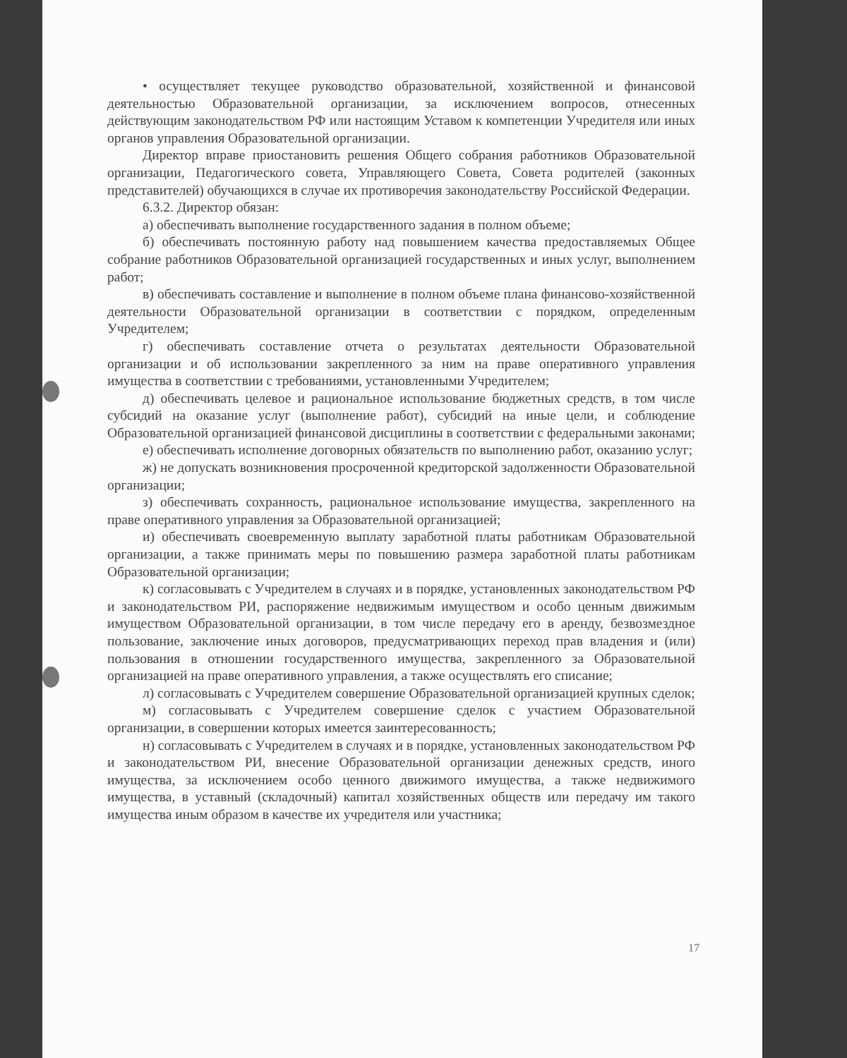• осуществляет текущее руководство образовательной, хозяйственной и финансовой деятельностью Образовательной организации, за исключением вопросов, отнесенных действующим законодательством РФ или настоящим Уставом к компетенции Учредителя или иных органов управления Образовательной организации.
Директор вправе приостановить решения Общего собрания работников Образовательной организации, Педагогического совета, Управляющего Совета, Совета родителей (законных представителей) обучающихся в случае их противоречия законодательству Российской Федерации.
6.3.2. Директор обязан:
а) обеспечивать выполнение государственного задания в полном объеме;
б) обеспечивать постоянную работу над повышением качества предоставляемых Общее собрание работников Образовательной организацией государственных и иных услуг, выполнением работ;
в) обеспечивать составление и выполнение в полном объеме плана финансово-хозяйственной деятельности Образовательной организации в соответствии с порядком, определенным Учредителем;
г) обеспечивать составление отчета о результатах деятельности Образовательной организации и об использовании закрепленного за ним на праве оперативного управления имущества в соответствии с требованиями, установленными Учредителем;
д) обеспечивать целевое и рациональное использование бюджетных средств, в том числе субсидий на оказание услуг (выполнение работ), субсидий на иные цели, и соблюдение Образовательной организацией финансовой дисциплины в соответствии с федеральными законами;
е) обеспечивать исполнение договорных обязательств по выполнению работ, оказанию услуг;
ж) не допускать возникновения просроченной кредиторской задолженности Образовательной организации;
з) обеспечивать сохранность, рациональное использование имущества, закрепленного на праве оперативного управления за Образовательной организацией;
и) обеспечивать своевременную выплату заработной платы работникам Образовательной организации, а также принимать меры по повышению размера заработной платы работникам Образовательной организации;
к) согласовывать с Учредителем в случаях и в порядке, установленных законодательством РФ и законодательством РИ, распоряжение недвижимым имуществом и особо ценным движимым имуществом Образовательной организации, в том числе передачу его в аренду, безвозмездное пользование, заключение иных договоров, предусматривающих переход прав владения и (или) пользования в отношении государственного имущества, закрепленного за Образовательной организацией на праве оперативного управления, а также осуществлять его списание;
л) согласовывать с Учредителем совершение Образовательной организацией крупных сделок;
м) согласовывать с Учредителем совершение сделок с участием Образовательной организации, в совершении которых имеется заинтересованность;
н) согласовывать с Учредителем в случаях и в порядке, установленных законодательством РФ и законодательством РИ, внесение Образовательной организации денежных средств, иного имущества, за исключением особо ценного движимого имущества, а также недвижимого имущества, в уставный (складочный) капитал хозяйственных обществ или передачу им такого имущества иным образом в качестве их учредителя или участника;
17